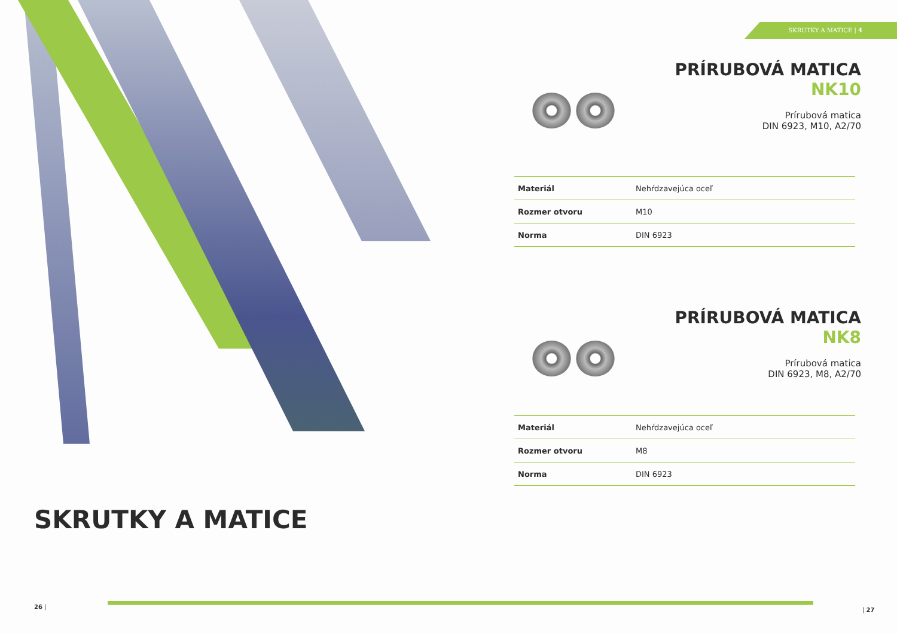SKRUTKY A MATICE
26 |
SKRUTKY A MATICE | 4
PRÍRUBOVÁ MATICA
NK10
Prírubová matica
DIN 6923, M10, A2/70
| Materiál | Nehŕdzavejúca oceľ |
| Rozmer otvoru | M10 |
| Norma | DIN 6923 |
PRÍRUBOVÁ MATICA
NK8
Prírubová matica
DIN 6923, M8, A2/70
| Materiál | Nehŕdzavejúca oceľ |
| Rozmer otvoru | M8 |
| Norma | DIN 6923 |
| 27